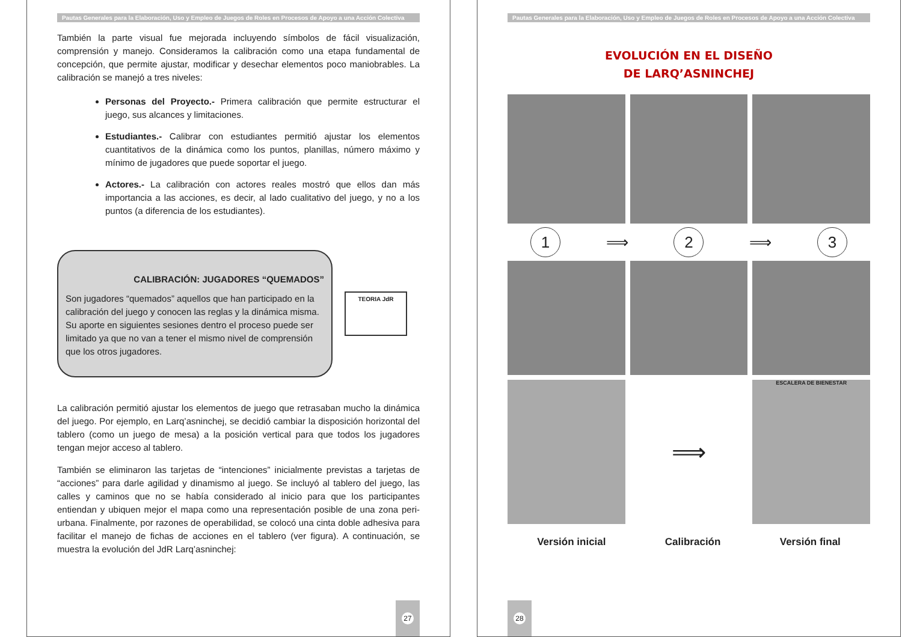Pautas Generales para la Elaboración, Uso y Empleo de Juegos de Roles en Procesos de Apoyo a una Acción Colectiva
También la parte visual fue mejorada incluyendo símbolos de fácil visualización, comprensión y manejo. Consideramos la calibración como una etapa fundamental de concepción, que permite ajustar, modificar y desechar elementos poco maniobrables. La calibración se manejó a tres niveles:
Personas del Proyecto.- Primera calibración que permite estructurar el juego, sus alcances y limitaciones.
Estudiantes.- Calibrar con estudiantes permitió ajustar los elementos cuantitativos de la dinámica como los puntos, planillas, número máximo y mínimo de jugadores que puede soportar el juego.
Actores.- La calibración con actores reales mostró que ellos dan más importancia a las acciones, es decir, al lado cualitativo del juego, y no a los puntos (a diferencia de los estudiantes).
CALIBRACIÓN: JUGADORES “QUEMADOS”
Son jugadores “quemados” aquellos que han participado en la calibración del juego y conocen las reglas y la dinámica misma. Su aporte en siguientes sesiones dentro el proceso puede ser limitado ya que no van a tener el mismo nivel de comprensión que los otros jugadores.
TEORIA JdR
La calibración permitió ajustar los elementos de juego que retrasaban mucho la dinámica del juego. Por ejemplo, en Larq’asninchej, se decidió cambiar la disposición horizontal del tablero (como un juego de mesa) a la posición vertical para que todos los jugadores tengan mejor acceso al tablero.
También se eliminaron las tarjetas de “intenciones” inicialmente previstas a tarjetas de “acciones” para darle agilidad y dinamismo al juego. Se incluyó al tablero del juego, las calles y caminos que no se había considerado al inicio para que los participantes entiendan y ubiquen mejor el mapa como una representación posible de una zona peri-urbana. Finalmente, por razones de operabilidad, se colocó una cinta doble adhesiva para facilitar el manejo de fichas de acciones en el tablero (ver figura). A continuación, se muestra la evolución del JdR Larq’asninchej:
27
Pautas Generales para la Elaboración, Uso y Empleo de Juegos de Roles en Procesos de Apoyo a una Acción Colectiva
EVOLUCIÓN EN EL DISEÑO
DE LARQ’ASNINCHEJ
1
⟹
2
⟹
3
⟹
ESCALERA DE BIENESTAR
Versión inicial Calibración Versión final
28